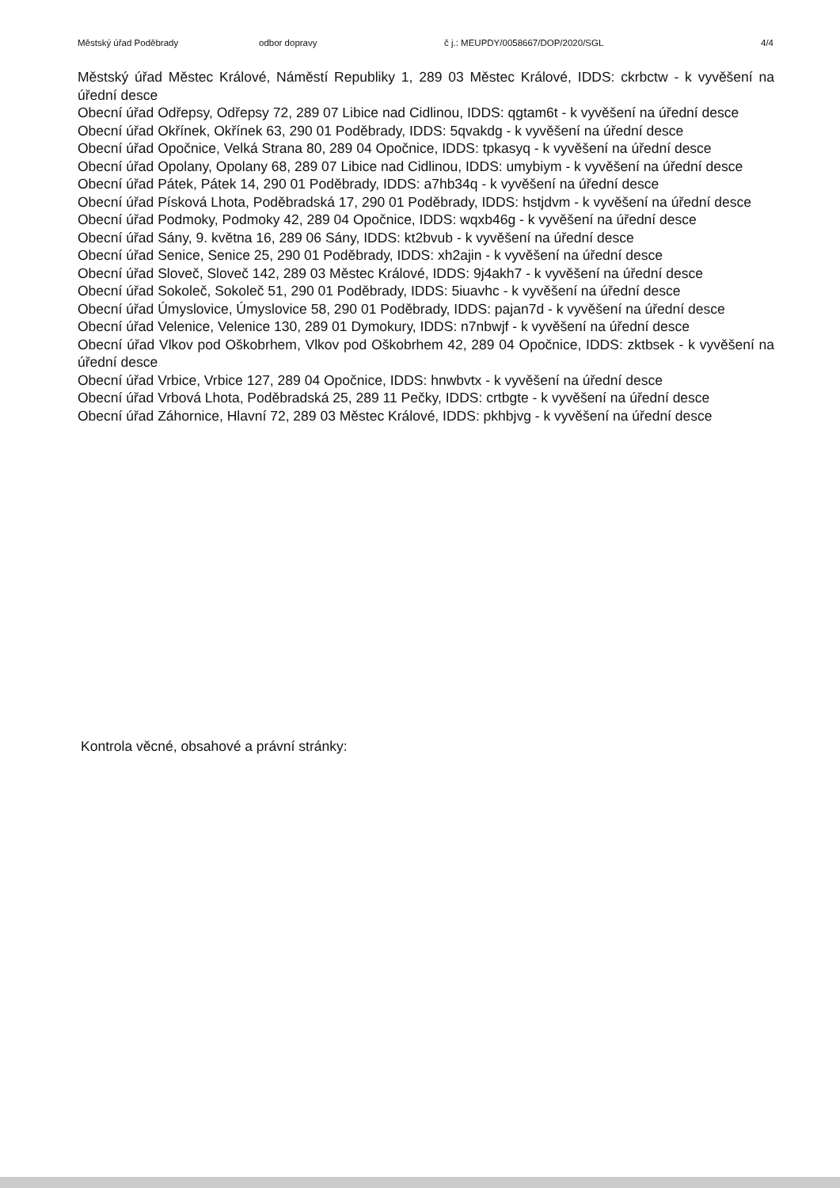Městský úřad Poděbrady odbor dopravy č j.: MEUPDY/0058667/DOP/2020/SGL 4/4
Městský úřad Městec Králové, Náměstí Republiky 1, 289 03 Městec Králové, IDDS: ckrbctw - k vyvěšení na úřední desce
Obecní úřad Odřepsy, Odřepsy 72, 289 07 Libice nad Cidlinou, IDDS: qgtam6t - k vyvěšení na úřední desce
Obecní úřad Okřínek, Okřínek 63, 290 01 Poděbrady, IDDS: 5qvakdg - k vyvěšení na úřední desce
Obecní úřad Opočnice, Velká Strana 80, 289 04 Opočnice, IDDS: tpkasyq - k vyvěšení na úřední desce
Obecní úřad Opolany, Opolany 68, 289 07 Libice nad Cidlinou, IDDS: umybiym - k vyvěšení na úřední desce
Obecní úřad Pátek, Pátek 14, 290 01 Poděbrady, IDDS: a7hb34q - k vyvěšení na úřední desce
Obecní úřad Písková Lhota, Poděbradská 17, 290 01 Poděbrady, IDDS: hstjdvm - k vyvěšení na úřední desce
Obecní úřad Podmoky, Podmoky 42, 289 04 Opočnice, IDDS: wqxb46g - k vyvěšení na úřední desce
Obecní úřad Sány, 9. května 16, 289 06 Sány, IDDS: kt2bvub - k vyvěšení na úřední desce
Obecní úřad Senice, Senice 25, 290 01 Poděbrady, IDDS: xh2ajin - k vyvěšení na úřední desce
Obecní úřad Sloveč, Sloveč 142, 289 03 Městec Králové, IDDS: 9j4akh7 - k vyvěšení na úřední desce
Obecní úřad Sokoleč, Sokoleč 51, 290 01 Poděbrady, IDDS: 5iuavhc - k vyvěšení na úřední desce
Obecní úřad Úmyslovice, Úmyslovice 58, 290 01 Poděbrady, IDDS: pajan7d - k vyvěšení na úřední desce
Obecní úřad Velenice, Velenice 130, 289 01 Dymokury, IDDS: n7nbwjf - k vyvěšení na úřední desce
Obecní úřad Vlkov pod Oškobrhem, Vlkov pod Oškobrhem 42, 289 04 Opočnice, IDDS: zktbsek - k vyvěšení na úřední desce
Obecní úřad Vrbice, Vrbice 127, 289 04 Opočnice, IDDS: hnwbvtx - k vyvěšení na úřední desce
Obecní úřad Vrbová Lhota, Poděbradská 25, 289 11 Pečky, IDDS: crtbgte - k vyvěšení na úřední desce
Obecní úřad Záhornice, Hlavní 72, 289 03 Městec Králové, IDDS: pkhbjvg - k vyvěšení na úřední desce
Kontrola věcné, obsahové a právní stránky: